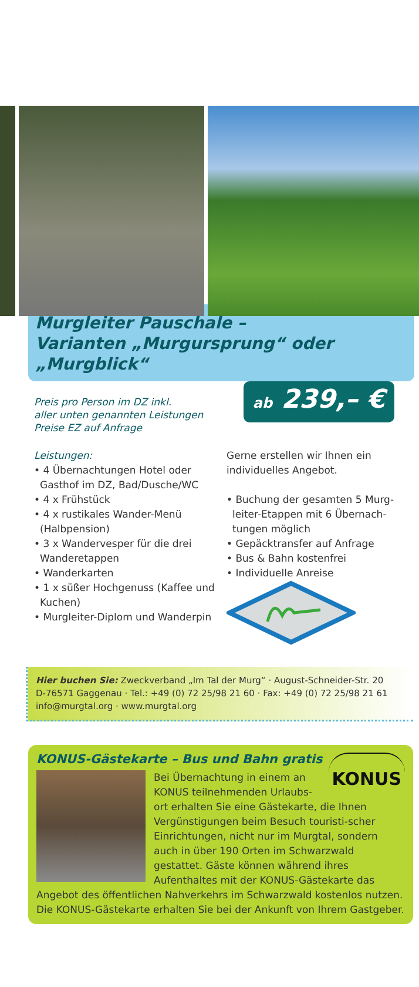Murgleiter Pauschale –
Varianten „Murgursprung“ oder „Murgblick“
Preis pro Person im DZ inkl.
aller unten genannten Leistungen
Preise EZ auf Anfrage
ab 239,– €
Leistungen:
• 4 Übernachtungen Hotel oder Gasthof im DZ, Bad/Dusche/WC
• 4 x Frühstück
• 4 x rustikales Wander-Menü (Halbpension)
• 3 x Wandervesper für die drei Wanderetappen
• Wanderkarten
• 1 x süßer Hochgenuss (Kaffee und Kuchen)
• Murgleiter-Diplom und Wanderpin
Gerne erstellen wir Ihnen ein individuelles Angebot.
• Buchung der gesamten 5 Murg-leiter-Etappen mit 6 Übernach-tungen möglich
• Gepäcktransfer auf Anfrage
• Bus & Bahn kostenfrei
• Individuelle Anreise
Hier buchen Sie: Zweckverband „Im Tal der Murg“ · August-Schneider-Str. 20
D-76571 Gaggenau · Tel.: +49 (0) 72 25/98 21 60 · Fax: +49 (0) 72 25/98 21 61
info@murgtal.org · www.murgtal.org
KONUS-Gästekarte – Bus und Bahn gratis
KONUS
Bei Übernachtung in einem an KONUS teilnehmenden Urlaubs-ort erhalten Sie eine Gästekarte, die Ihnen Vergünstigungen beim Besuch touristi-scher Einrichtungen, nicht nur im Murgtal, sondern auch in über 190 Orten im Schwarzwald gestattet. Gäste können während ihres Aufenthaltes mit der KONUS-Gästekarte das Angebot des öffentlichen Nahverkehrs im Schwarzwald kostenlos nutzen. Die KONUS-Gästekarte erhalten Sie bei der Ankunft von Ihrem Gastgeber.